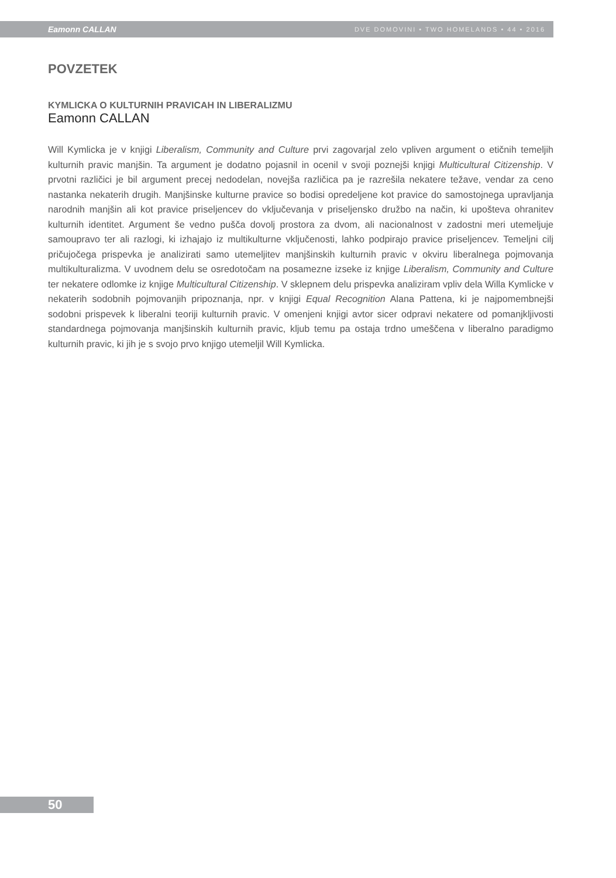Eamonn CALLAN DVE DOMOVINI • TWO HOMELANDS • 44 • 2016
POVZETEK
KYMLICKA O KULTURNIH PRAVICAH IN LIBERALIZMU
Eamonn CALLAN
Will Kymlicka je v knjigi Liberalism, Community and Culture prvi zagovarjal zelo vpliven argument o etičnih temeljih kulturnih pravic manjšin. Ta argument je dodatno pojasnil in ocenil v svoji poznejši knjigi Multicultural Citizenship. V prvotni različici je bil argument precej nedodelan, novejša različica pa je razrešila nekatere težave, vendar za ceno nastanka nekaterih drugih. Manjšinske kulturne pravice so bodisi opredeljene kot pravice do samostojnega upravljanja narodnih manjšin ali kot pravice priseljencev do vključevanja v priseljensko družbo na način, ki upošteva ohranitev kulturnih identitet. Argument še vedno pušča dovolj prostora za dvom, ali nacionalnost v zadostni meri utemeljuje samoupravo ter ali razlogi, ki izhajajo iz multikulturne vključenosti, lahko podpirajo pravice priseljencev. Temeljni cilj pričujočega prispevka je analizirati samo utemeljitev manjšinskih kulturnih pravic v okviru liberalnega pojmovanja multikulturalizma. V uvodnem delu se osredotočam na posamezne izseke iz knjige Liberalism, Community and Culture ter nekatere odlomke iz knjige Multicultural Citizenship. V sklepnem delu prispevka analiziram vpliv dela Willa Kymlicke v nekaterih sodobnih pojmovanjih pripoznanja, npr. v knjigi Equal Recognition Alana Pattena, ki je najpomembnejši sodobni prispevek k liberalni teoriji kulturnih pravic. V omenjeni knjigi avtor sicer odpravi nekatere od pomanjkljivosti standardnega pojmovanja manjšinskih kulturnih pravic, kljub temu pa ostaja trdno umeščena v liberalno paradigmo kulturnih pravic, ki jih je s svojo prvo knjigo utemeljil Will Kymlicka.
50